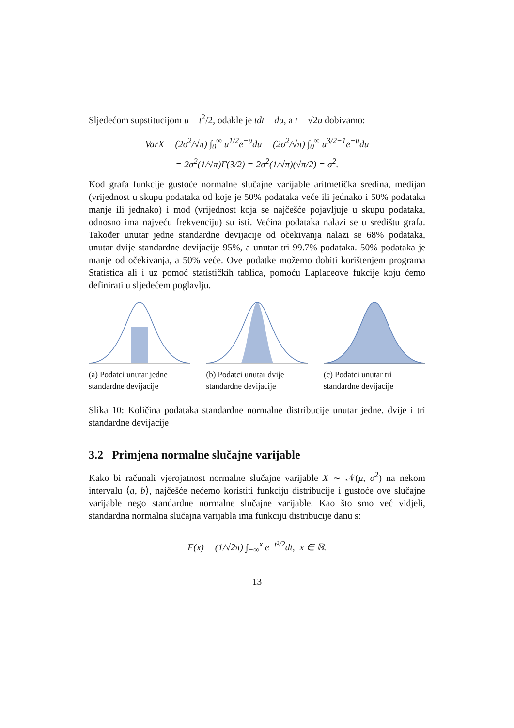Sljedećom supstitucijom u = t<sup>2</sup>/2, odakle je tdt = du, a t = √2u dobivamo:
VarX = (2σ<sup>2</sup>/√π) ∫<sub>0</sub><sup>∞</sup> u<sup>1/2</sup>e<sup>−u</sup>du = (2σ<sup>2</sup>/√π) ∫<sub>0</sub><sup>∞</sup> u<sup>3/2−1</sup>e<sup>−u</sup>du
= 2σ<sup>2</sup>(1/√π)Γ(3/2) = 2σ<sup>2</sup>(1/√π)(√π/2) = σ<sup>2</sup>.
Kod grafa funkcije gustoće normalne slučajne varijable aritmetička sredina, medijan (vrijednost u skupu podataka od koje je 50% podataka veće ili jednako i 50% podataka manje ili jednako) i mod (vrijednost koja se najčešće pojavljuje u skupu podataka, odnosno ima najveću frekvenciju) su isti. Većina podataka nalazi se u središtu grafa. Također unutar jedne standardne devijacije od očekivanja nalazi se 68% podataka, unutar dvije standardne devijacije 95%, a unutar tri 99.7% podataka. 50% podataka je manje od očekivanja, a 50% veće. Ove podatke možemo dobiti korištenjem programa Statistica ali i uz pomoć statističkih tablica, pomoću Laplaceove fukcije koju ćemo definirati u sljedećem poglavlju.
(a) Podatci unutar jedne standardne devijacije
(b) Podatci unutar dvije standardne devijacije
(c) Podatci unutar tri standardne devijacije
Slika 10: Količina podataka standardne normalne distribucije unutar jedne, dvije i tri standardne devijacije
3.2 Primjena normalne slučajne varijable
Kako bi računali vjerojatnost normalne slučajne varijable X ∼ 𝒩(μ, σ<sup>2</sup>) na nekom intervalu ⟨a, b⟩, najčešće nećemo koristiti funkciju distribucije i gustoće ove slučajne varijable nego standardne normalne slučajne varijable. Kao što smo već vidjeli, standardna normalna slučajna varijabla ima funkciju distribucije danu s:
F(x) = (1/√2π) ∫<sub>−∞</sub><sup>x</sup> e<sup>−t²/2</sup>dt, x ∈ ℝ.
13